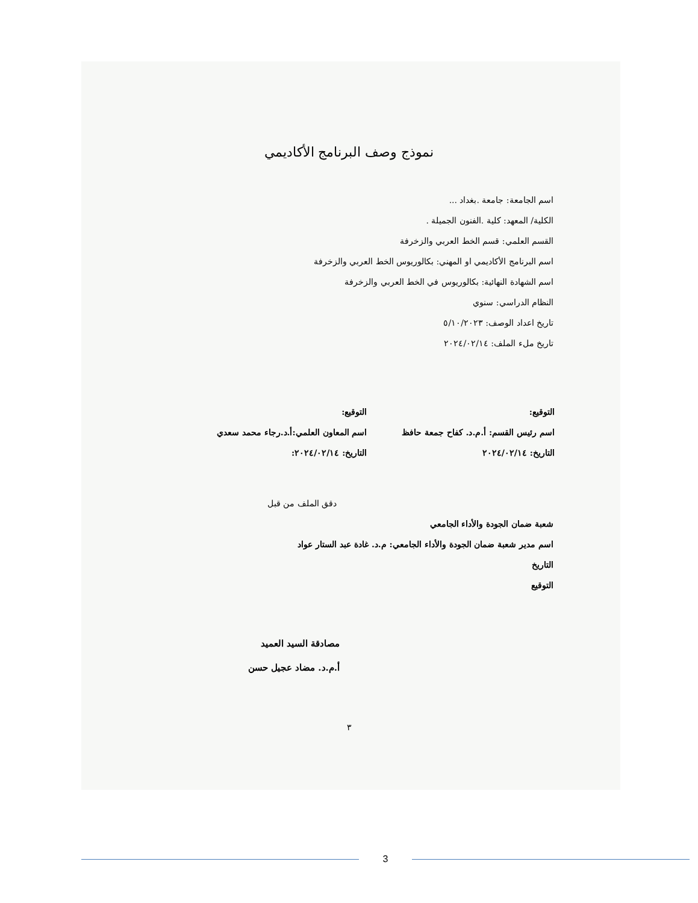نموذج وصف البرنامج الأكاديمي
اسم الجامعة: جامعة .بغداد ...
الكلية/ المعهد: كلية .الفنون الجميلة .
القسم العلمي: قسم الخط العربي والزخرفة
اسم البرنامج الأكاديمي او المهني: بكالوريوس الخط العربي والزخرفة
اسم الشهادة النهائية: بكالوريوس في الخط العربي والزخرفة
النظام الدراسي: سنوي
تاريخ اعداد الوصف: ٥/١٠/٢٠٢٣
تاريخ ملء الملف: ٢٠٢٤/٠٢/١٤
التوقيع:
اسم رئيس القسم: أ.م.د. كفاح جمعة حافظ
التاريخ: ٢٠٢٤/٠٢/١٤
التوقيع:
اسم المعاون العلمي:أ.د.رجاء محمد سعدي
التاريخ: ٢٠٢٤/٠٢/١٤:
دقق الملف من قبل
شعبة ضمان الجودة والأداء الجامعي
اسم مدير شعبة ضمان الجودة والأداء الجامعي: م.د. غادة عبد الستار عواد
التاريخ
التوقيع
مصادقة السيد العميد
أ.م.د. مضاد عجيل حسن
٣
3